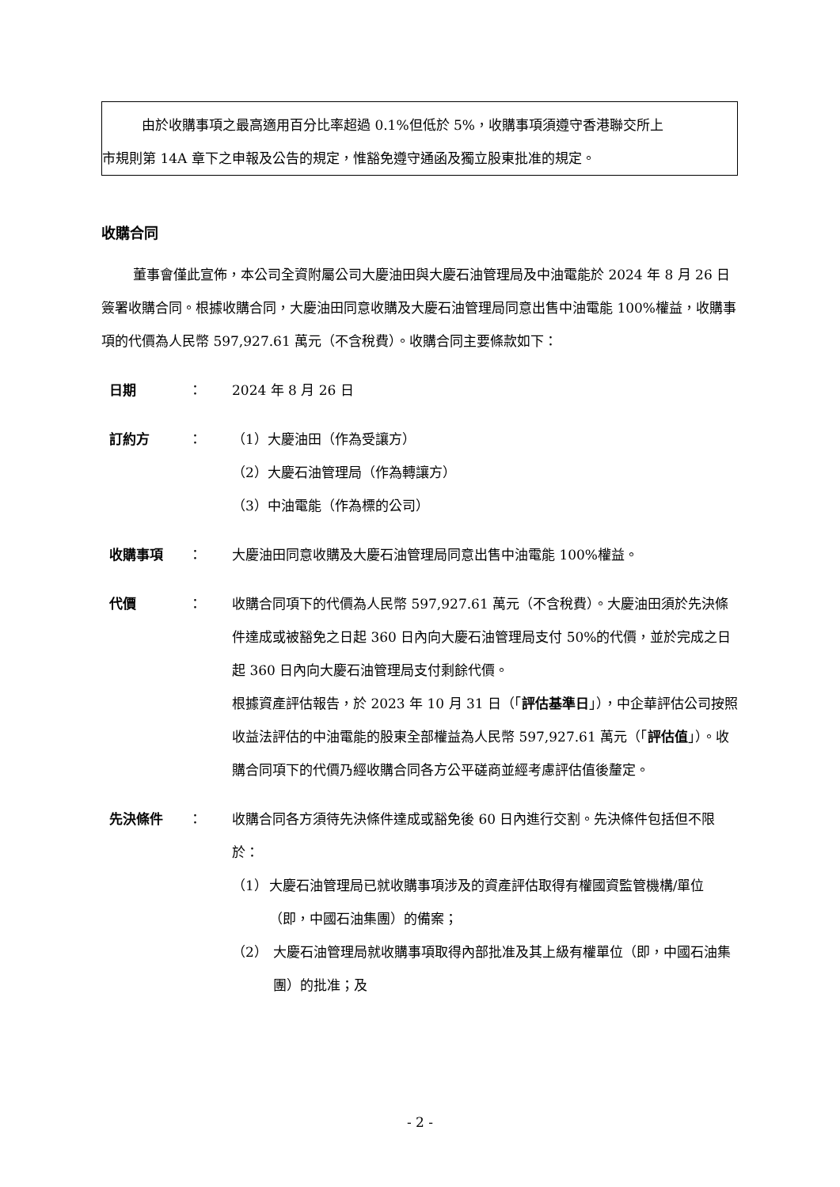由於收購事項之最高適用百分比率超過 0.1%但低於 5%，收購事項須遵守香港聯交所上
市規則第 14A 章下之申報及公告的規定，惟豁免遵守通函及獨立股東批准的規定。
收購合同
董事會僅此宣佈，本公司全資附屬公司大慶油田與大慶石油管理局及中油電能於 2024 年 8 月 26 日簽署收購合同。根據收購合同，大慶油田同意收購及大慶石油管理局同意出售中油電能 100%權益，收購事項的代價為人民幣 597,927.61 萬元（不含稅費）。收購合同主要條款如下：
日期 ： 2024 年 8 月 26 日
訂約方 ： （1）大慶油田（作為受讓方）
（2）大慶石油管理局（作為轉讓方）
（3）中油電能（作為標的公司）
收購事項 ： 大慶油田同意收購及大慶石油管理局同意出售中油電能 100%權益。
代價 ： 收購合同項下的代價為人民幣 597,927.61 萬元（不含稅費）。大慶油田須於先決條件達成或被豁免之日起 360 日內向大慶石油管理局支付 50%的代價，並於完成之日起 360 日內向大慶石油管理局支付剩餘代價。
根據資產評估報告，於 2023 年 10 月 31 日（「評估基準日」），中企華評估公司按照收益法評估的中油電能的股東全部權益為人民幣 597,927.61 萬元（「評估值」）。收購合同項下的代價乃經收購合同各方公平磋商並經考慮評估值後釐定。
先決條件 ： 收購合同各方須待先決條件達成或豁免後 60 日內進行交割。先決條件包括但不限於：
（1） 大慶石油管理局已就收購事項涉及的資產評估取得有權國資監管機構/單位（即，中國石油集團）的備案；
（2） 大慶石油管理局就收購事項取得內部批准及其上級有權單位（即，中國石油集團）的批准；及
- 2 -